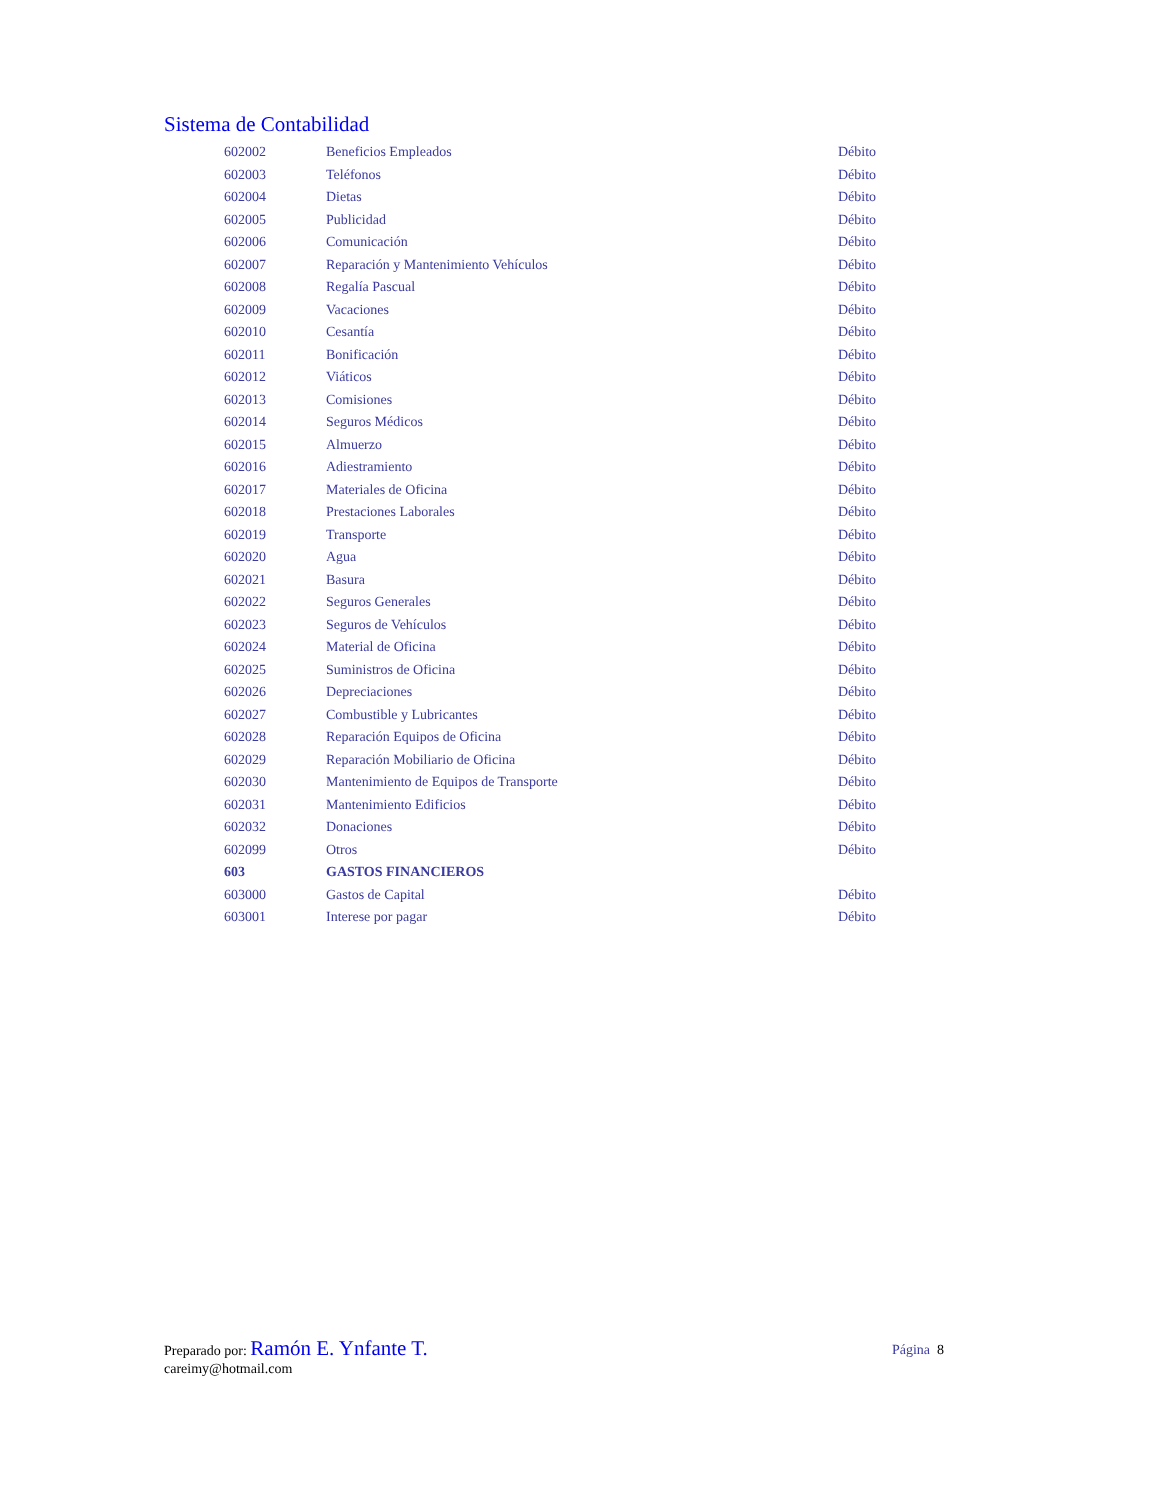Sistema de Contabilidad
| 602002 | Beneficios Empleados | Débito |
| 602003 | Teléfonos | Débito |
| 602004 | Dietas | Débito |
| 602005 | Publicidad | Débito |
| 602006 | Comunicación | Débito |
| 602007 | Reparación y Mantenimiento Vehículos | Débito |
| 602008 | Regalía Pascual | Débito |
| 602009 | Vacaciones | Débito |
| 602010 | Cesantía | Débito |
| 602011 | Bonificación | Débito |
| 602012 | Viáticos | Débito |
| 602013 | Comisiones | Débito |
| 602014 | Seguros Médicos | Débito |
| 602015 | Almuerzo | Débito |
| 602016 | Adiestramiento | Débito |
| 602017 | Materiales de Oficina | Débito |
| 602018 | Prestaciones Laborales | Débito |
| 602019 | Transporte | Débito |
| 602020 | Agua | Débito |
| 602021 | Basura | Débito |
| 602022 | Seguros Generales | Débito |
| 602023 | Seguros de Vehículos | Débito |
| 602024 | Material de Oficina | Débito |
| 602025 | Suministros de Oficina | Débito |
| 602026 | Depreciaciones | Débito |
| 602027 | Combustible y Lubricantes | Débito |
| 602028 | Reparación Equipos de Oficina | Débito |
| 602029 | Reparación Mobiliario de Oficina | Débito |
| 602030 | Mantenimiento de Equipos de Transporte | Débito |
| 602031 | Mantenimiento Edificios | Débito |
| 602032 | Donaciones | Débito |
| 602099 | Otros | Débito |
| 603 | GASTOS FINANCIEROS | |
| 603000 | Gastos de Capital | Débito |
| 603001 | Interese por pagar | Débito |
Página 8
Preparado por: Ramón E. Ynfante T.
careimy@hotmail.com